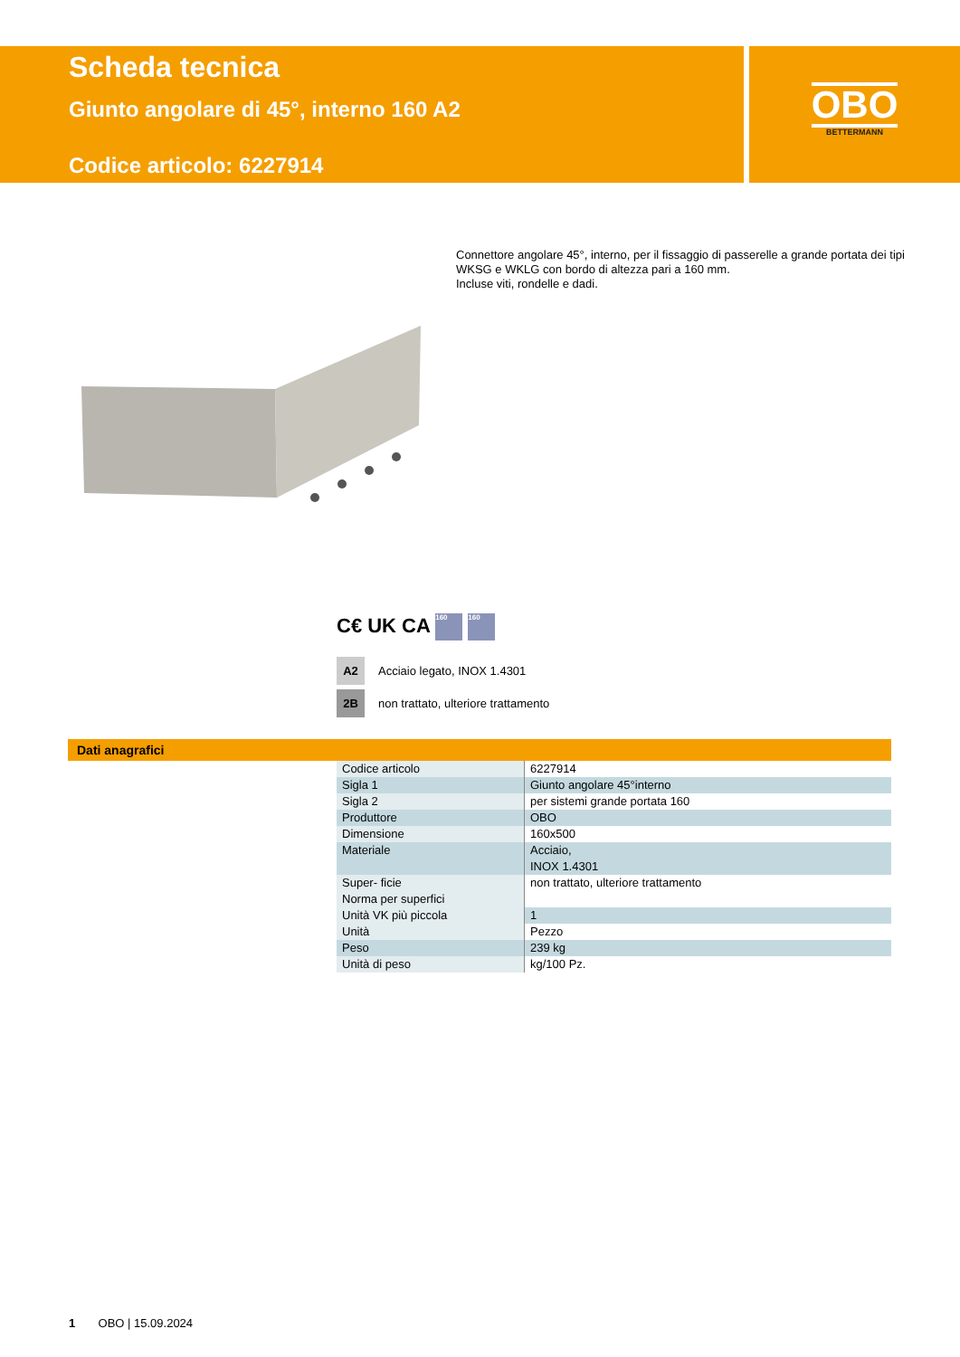Scheda tecnica
Giunto angolare di 45°, interno 160 A2
Codice articolo: 6227914
OBO
BETTERMANN
Connettore angolare 45°, interno, per il fissaggio di passerelle a grande portata dei tipi WKSG e WKLG con bordo di altezza pari a 160 mm.
Incluse viti, rondelle e dadi.
C€ UK CA 160 160
A2 Acciaio legato, INOX 1.4301
2B non trattato, ulteriore trattamento
Dati anagrafici
| Codice articolo | 6227914 |
| Sigla 1 | Giunto angolare 45°interno |
| Sigla 2 | per sistemi grande portata 160 |
| Produttore | OBO |
| Dimensione | 160x500 |
| Materiale | Acciaio, INOX 1.4301 |
| Super- ficie Norma per superfici | non trattato, ulteriore trattamento |
| Unità VK più piccola | 1 |
| Unità | Pezzo |
| Peso | 239 kg |
| Unità di peso | kg/100 Pz. |
1 OBO | 15.09.2024